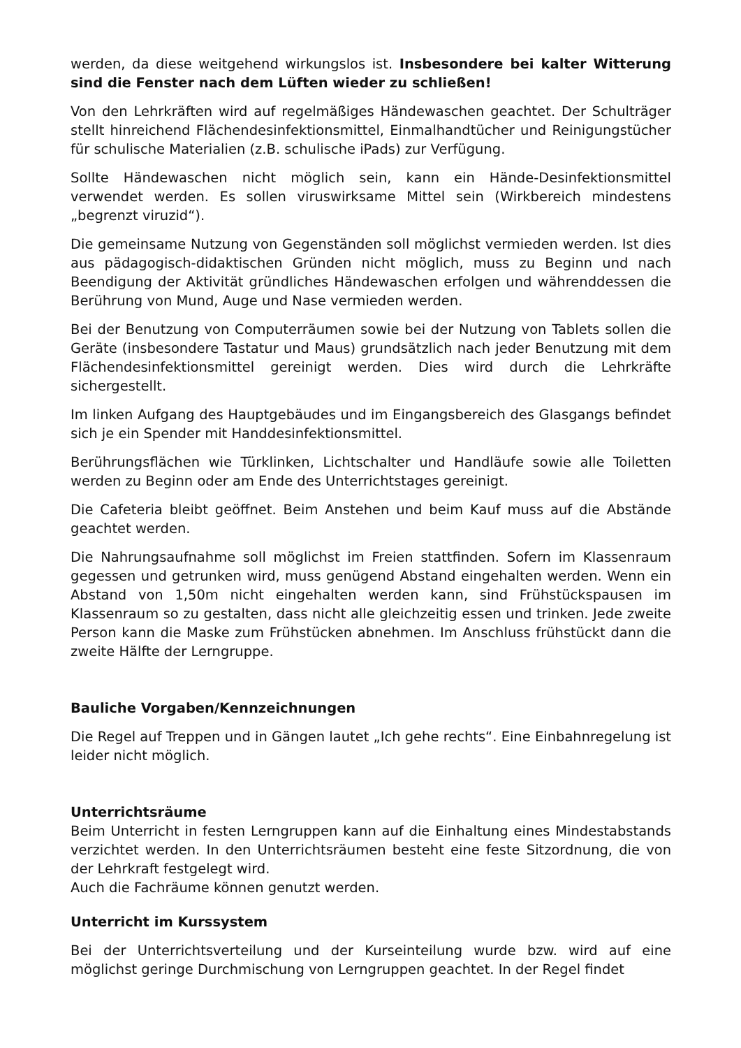werden, da diese weitgehend wirkungslos ist. Insbesondere bei kalter Witterung sind die Fenster nach dem Lüften wieder zu schließen!
Von den Lehrkräften wird auf regelmäßiges Händewaschen geachtet. Der Schulträger stellt hinreichend Flächendesinfektionsmittel, Einmalhandtücher und Reinigungstücher für schulische Materialien (z.B. schulische iPads) zur Verfügung.
Sollte Händewaschen nicht möglich sein, kann ein Hände-Desinfektionsmittel verwendet werden. Es sollen viruswirksame Mittel sein (Wirkbereich mindestens „begrenzt viruzid“).
Die gemeinsame Nutzung von Gegenständen soll möglichst vermieden werden. Ist dies aus pädagogisch-didaktischen Gründen nicht möglich, muss zu Beginn und nach Beendigung der Aktivität gründliches Händewaschen erfolgen und währenddessen die Berührung von Mund, Auge und Nase vermieden werden.
Bei der Benutzung von Computerräumen sowie bei der Nutzung von Tablets sollen die Geräte (insbesondere Tastatur und Maus) grundsätzlich nach jeder Benutzung mit dem Flächendesinfektionsmittel gereinigt werden. Dies wird durch die Lehrkräfte sichergestellt.
Im linken Aufgang des Hauptgebäudes und im Eingangsbereich des Glasgangs befindet sich je ein Spender mit Handdesinfektionsmittel.
Berührungsflächen wie Türklinken, Lichtschalter und Handläufe sowie alle Toiletten werden zu Beginn oder am Ende des Unterrichtstages gereinigt.
Die Cafeteria bleibt geöffnet. Beim Anstehen und beim Kauf muss auf die Abstände geachtet werden.
Die Nahrungsaufnahme soll möglichst im Freien stattfinden. Sofern im Klassenraum gegessen und getrunken wird, muss genügend Abstand eingehalten werden. Wenn ein Abstand von 1,50m nicht eingehalten werden kann, sind Frühstückspausen im Klassenraum so zu gestalten, dass nicht alle gleichzeitig essen und trinken. Jede zweite Person kann die Maske zum Frühstücken abnehmen. Im Anschluss frühstückt dann die zweite Hälfte der Lerngruppe.
Bauliche Vorgaben/Kennzeichnungen
Die Regel auf Treppen und in Gängen lautet „Ich gehe rechts“. Eine Einbahnregelung ist leider nicht möglich.
Unterrichtsräume
Beim Unterricht in festen Lerngruppen kann auf die Einhaltung eines Mindestabstands verzichtet werden. In den Unterrichtsräumen besteht eine feste Sitzordnung, die von der Lehrkraft festgelegt wird.
Auch die Fachräume können genutzt werden.
Unterricht im Kurssystem
Bei der Unterrichtsverteilung und der Kurseinteilung wurde bzw. wird auf eine möglichst geringe Durchmischung von Lerngruppen geachtet. In der Regel findet